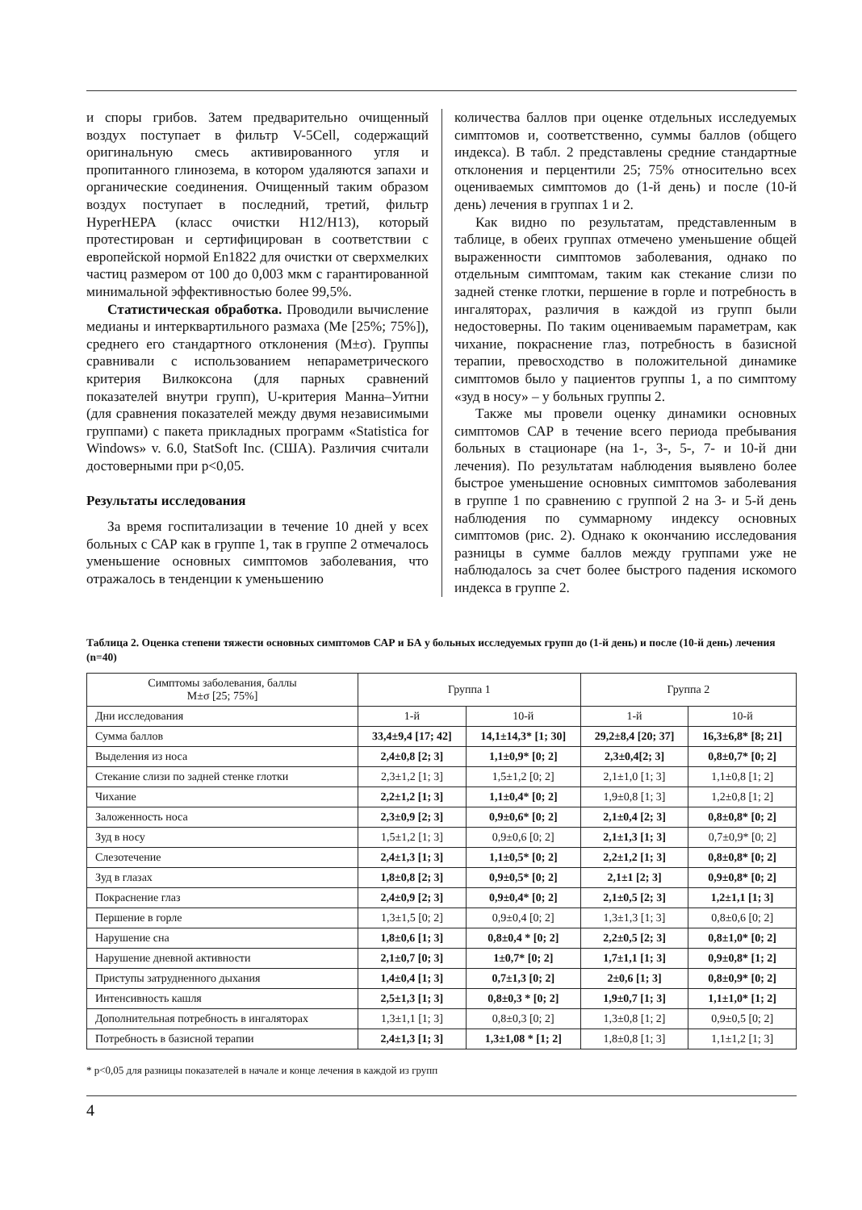и споры грибов. Затем предварительно очищенный воздух поступает в фильтр V-5Cell, содержащий оригинальную смесь активированного угля и пропитанного глинозема, в котором удаляются запахи и органические соединения. Очищенный таким образом воздух поступает в последний, третий, фильтр HyperHEPA (класс очистки H12/H13), который протестирован и сертифицирован в соответствии с европейской нормой En1822 для очистки от сверхмелких частиц размером от 100 до 0,003 мкм с гарантированной минимальной эффективностью более 99,5%.
Статистическая обработка. Проводили вычисление медианы и интерквартильного размаха (Me [25%; 75%]), среднего его стандартного отклонения (M±σ). Группы сравнивали с использованием непараметрического критерия Вилкоксона (для парных сравнений показателей внутри групп), U-критерия Манна–Уитни (для сравнения показателей между двумя независимыми группами) с пакета прикладных программ «Statistica for Windows» v. 6.0, StatSoft Inc. (США). Различия считали достоверными при p<0,05.
Результаты исследования
За время госпитализации в течение 10 дней у всех больных с САР как в группе 1, так в группе 2 отмечалось уменьшение основных симптомов заболевания, что отражалось в тенденции к уменьшению
количества баллов при оценке отдельных исследуемых симптомов и, соответственно, суммы баллов (общего индекса). В табл. 2 представлены средние стандартные отклонения и перцентили 25; 75% относительно всех оцениваемых симптомов до (1-й день) и после (10-й день) лечения в группах 1 и 2.
Как видно по результатам, представленным в таблице, в обеих группах отмечено уменьшение общей выраженности симптомов заболевания, однако по отдельным симптомам, таким как стекание слизи по задней стенке глотки, першение в горле и потребность в ингаляторах, различия в каждой из групп были недостоверны. По таким оцениваемым параметрам, как чихание, покраснение глаз, потребность в базисной терапии, превосходство в положительной динамике симптомов было у пациентов группы 1, а по симптому «зуд в носу» – у больных группы 2.
Также мы провели оценку динамики основных симптомов САР в течение всего периода пребывания больных в стационаре (на 1-, 3-, 5-, 7- и 10-й дни лечения). По результатам наблюдения выявлено более быстрое уменьшение основных симптомов заболевания в группе 1 по сравнению с группой 2 на 3- и 5-й день наблюдения по суммарному индексу основных симптомов (рис. 2). Однако к окончанию исследования разницы в сумме баллов между группами уже не наблюдалось за счет более быстрого падения искомого индекса в группе 2.
Таблица 2. Оценка степени тяжести основных симптомов САР и БА у больных исследуемых групп до (1-й день) и после (10-й день) лечения (n=40)
| Симптомы заболевания, баллы M±σ [25; 75%] | Группа 1 | | Группа 2 | |
| --- | --- | --- | --- | --- |
| Дни исследования | 1-й | 10-й | 1-й | 10-й |
| Сумма баллов | 33,4±9,4 [17; 42] | 14,1±14,3* [1; 30] | 29,2±8,4 [20; 37] | 16,3±6,8* [8; 21] |
| Выделения из носа | 2,4±0,8 [2; 3] | 1,1±0,9* [0; 2] | 2,3±0,4[2; 3] | 0,8±0,7* [0; 2] |
| Стекание слизи по задней стенке глотки | 2,3±1,2 [1; 3] | 1,5±1,2 [0; 2] | 2,1±1,0 [1; 3] | 1,1±0,8 [1; 2] |
| Чихание | 2,2±1,2 [1; 3] | 1,1±0,4* [0; 2] | 1,9±0,8 [1; 3] | 1,2±0,8 [1; 2] |
| Заложенность носа | 2,3±0,9 [2; 3] | 0,9±0,6* [0; 2] | 2,1±0,4 [2; 3] | 0,8±0,8* [0; 2] |
| Зуд в носу | 1,5±1,2 [1; 3] | 0,9±0,6 [0; 2] | 2,1±1,3 [1; 3] | 0,7±0,9* [0; 2] |
| Слезотечение | 2,4±1,3 [1; 3] | 1,1±0,5* [0; 2] | 2,2±1,2 [1; 3] | 0,8±0,8* [0; 2] |
| Зуд в глазах | 1,8±0,8 [2; 3] | 0,9±0,5* [0; 2] | 2,1±1 [2; 3] | 0,9±0,8* [0; 2] |
| Покраснение глаз | 2,4±0,9 [2; 3] | 0,9±0,4* [0; 2] | 2,1±0,5 [2; 3] | 1,2±1,1 [1; 3] |
| Першение в горле | 1,3±1,5 [0; 2] | 0,9±0,4 [0; 2] | 1,3±1,3 [1; 3] | 0,8±0,6 [0; 2] |
| Нарушение сна | 1,8±0,6 [1; 3] | 0,8±0,4 * [0; 2] | 2,2±0,5 [2; 3] | 0,8±1,0* [0; 2] |
| Нарушение дневной активности | 2,1±0,7 [0; 3] | 1±0,7* [0; 2] | 1,7±1,1 [1; 3] | 0,9±0,8* [1; 2] |
| Приступы затрудненного дыхания | 1,4±0,4 [1; 3] | 0,7±1,3 [0; 2] | 2±0,6 [1; 3] | 0,8±0,9* [0; 2] |
| Интенсивность кашля | 2,5±1,3 [1; 3] | 0,8±0,3 * [0; 2] | 1,9±0,7 [1; 3] | 1,1±1,0* [1; 2] |
| Дополнительная потребность в ингаляторах | 1,3±1,1 [1; 3] | 0,8±0,3 [0; 2] | 1,3±0,8 [1; 2] | 0,9±0,5 [0; 2] |
| Потребность в базисной терапии | 2,4±1,3 [1; 3] | 1,3±1,08 * [1; 2] | 1,8±0,8 [1; 3] | 1,1±1,2 [1; 3] |
* p<0,05 для разницы показателей в начале и конце лечения в каждой из групп
4